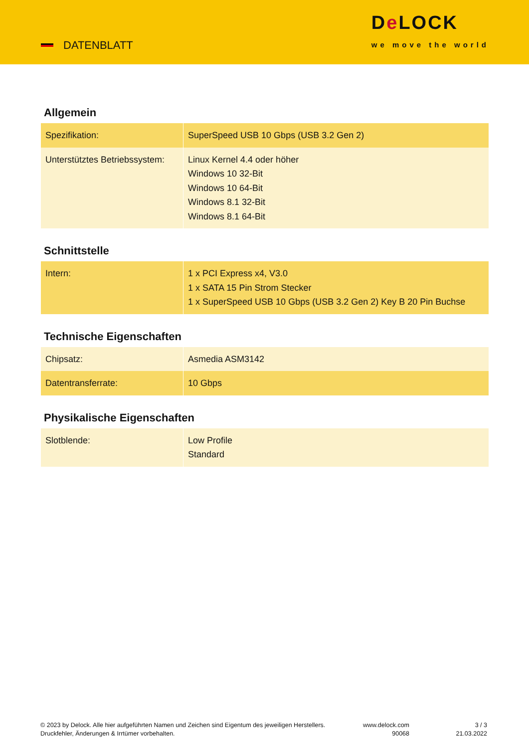DATENBLATT
De LOCK
we move the world
Allgemein
| Spezifikation: | SuperSpeed USB 10 Gbps (USB 3.2 Gen 2) |
| Unterstütztes Betriebssystem: | Linux Kernel 4.4 oder höher Windows 10 32-Bit Windows 10 64-Bit Windows 8.1 32-Bit Windows 8.1 64-Bit |
Schnittstelle
| Intern: | 1 x PCI Express x4, V3.0 1 x SATA 15 Pin Strom Stecker 1 x SuperSpeed USB 10 Gbps (USB 3.2 Gen 2) Key B 20 Pin Buchse |
Technische Eigenschaften
| Chipsatz: | Asmedia ASM3142 |
| Datentransferrate: | 10 Gbps |
Physikalische Eigenschaften
| Slotblende: | Low Profile Standard |
© 2023 by Delock. Alle hier aufgeführten Namen und Zeichen sind Eigentum des jeweiligen Herstellers. Druckfehler, Änderungen & Irrtümer vorbehalten.
www.delock.com
90068
3 / 3
21.03.2022